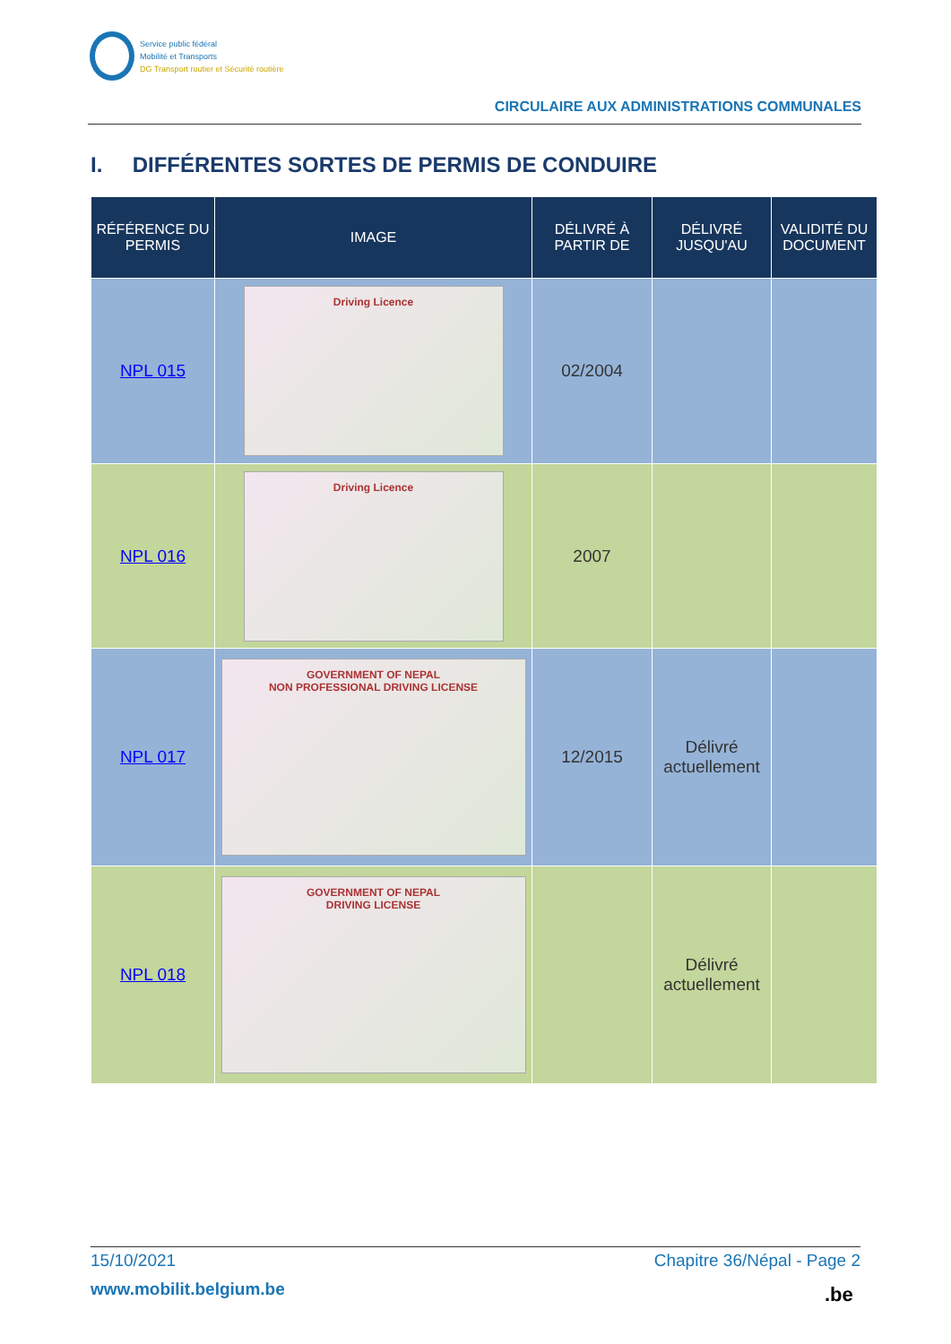Service public fédéral
Mobilité et Transports
DG Transport routier et Sécurité routière
CIRCULAIRE AUX ADMINISTRATIONS COMMUNALES
I. DIFFÉRENTES SORTES DE PERMIS DE CONDUIRE
| RÉFÉRENCE DU PERMIS | IMAGE | DÉLIVRÉ À PARTIR DE | DÉLIVRÉ JUSQU'AU | VALIDITÉ DU DOCUMENT |
| --- | --- | --- | --- | --- |
| NPL 015 | Driving Licence | 02/2004 | | |
| NPL 016 | Driving Licence | 2007 | | |
| NPL 017 | GOVERNMENT OF NEPAL NON PROFESSIONAL DRIVING LICENSE | 12/2015 | Délivré actuellement | |
| NPL 018 | GOVERNMENT OF NEPAL DRIVING LICENSE | | Délivré actuellement | |
15/10/2021 Chapitre 36/Népal - Page 2
www.mobilit.belgium.be .be